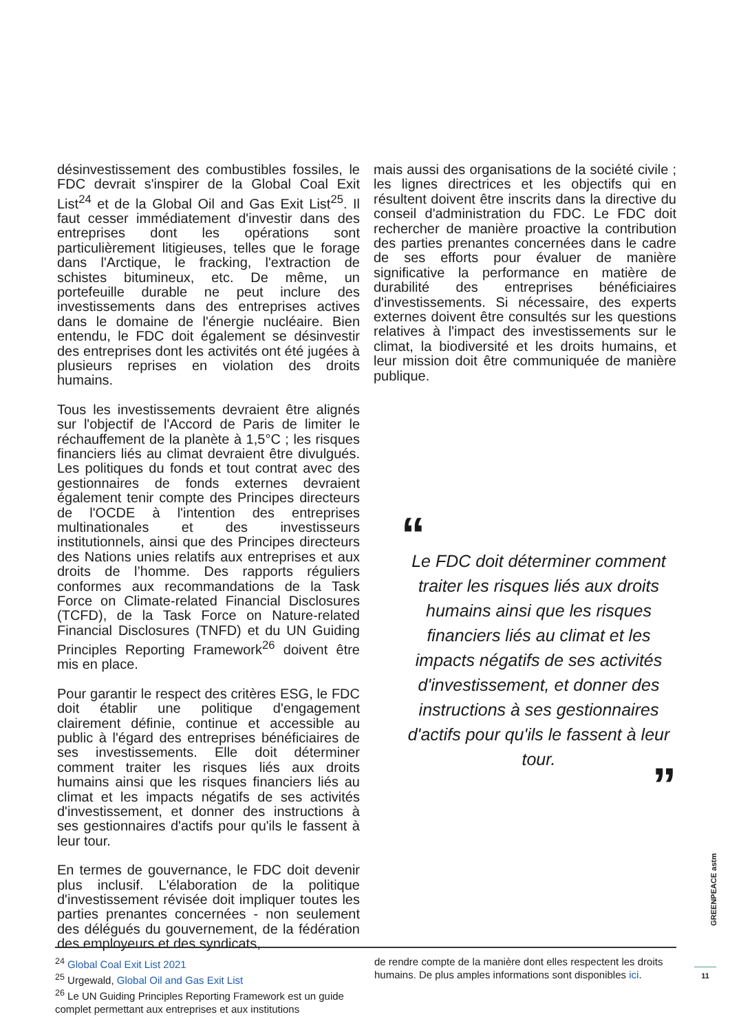désinvestissement des combustibles fossiles, le FDC devrait s'inspirer de la Global Coal Exit List<sup>24</sup> et de la Global Oil and Gas Exit List<sup>25</sup>. Il faut cesser immédiatement d'investir dans des entreprises dont les opérations sont particulièrement litigieuses, telles que le forage dans l'Arctique, le fracking, l'extraction de schistes bitumineux, etc. De même, un portefeuille durable ne peut inclure des investissements dans des entreprises actives dans le domaine de l'énergie nucléaire. Bien entendu, le FDC doit également se désinvestir des entreprises dont les activités ont été jugées à plusieurs reprises en violation des droits humains.
Tous les investissements devraient être alignés sur l'objectif de l'Accord de Paris de limiter le réchauffement de la planète à 1,5°C ; les risques financiers liés au climat devraient être divulgués. Les politiques du fonds et tout contrat avec des gestionnaires de fonds externes devraient également tenir compte des Principes directeurs de l'OCDE à l'intention des entreprises multinationales et des investisseurs institutionnels, ainsi que des Principes directeurs des Nations unies relatifs aux entreprises et aux droits de l’homme. Des rapports réguliers conformes aux recommandations de la Task Force on Climate-related Financial Disclosures (TCFD), de la Task Force on Nature-related Financial Disclosures (TNFD) et du UN Guiding Principles Reporting Framework<sup>26</sup> doivent être mis en place.
Pour garantir le respect des critères ESG, le FDC doit établir une politique d'engagement clairement définie, continue et accessible au public à l'égard des entreprises bénéficiaires de ses investissements. Elle doit déterminer comment traiter les risques liés aux droits humains ainsi que les risques financiers liés au climat et les impacts négatifs de ses activités d'investissement, et donner des instructions à ses gestionnaires d'actifs pour qu'ils le fassent à leur tour.
En termes de gouvernance, le FDC doit devenir plus inclusif. L'élaboration de la politique d'investissement révisée doit impliquer toutes les parties prenantes concernées - non seulement des délégués du gouvernement, de la fédération des employeurs et des syndicats,
mais aussi des organisations de la société civile ; les lignes directrices et les objectifs qui en résultent doivent être inscrits dans la directive du conseil d'administration du FDC. Le FDC doit rechercher de manière proactive la contribution des parties prenantes concernées dans le cadre de ses efforts pour évaluer de manière significative la performance en matière de durabilité des entreprises bénéficiaires d'investissements. Si nécessaire, des experts externes doivent être consultés sur les questions relatives à l'impact des investissements sur le climat, la biodiversité et les droits humains, et leur mission doit être communiquée de manière publique.
“Le FDC doit déterminer comment traiter les risques liés aux droits humains ainsi que les risques financiers liés au climat et les impacts négatifs de ses activités d'investissement, et donner des instructions à ses gestionnaires d'actifs pour qu'ils le fassent à leur tour.
”
<sup>24</sup> Global Coal Exit List 2021
<sup>25</sup> Urgewald, Global Oil and Gas Exit List
<sup>26</sup> Le UN Guiding Principles Reporting Framework est un guide complet permettant aux entreprises et aux institutions
de rendre compte de la manière dont elles respectent les droits humains. De plus amples informations sont disponibles ici.
GREENPEACE astm
11